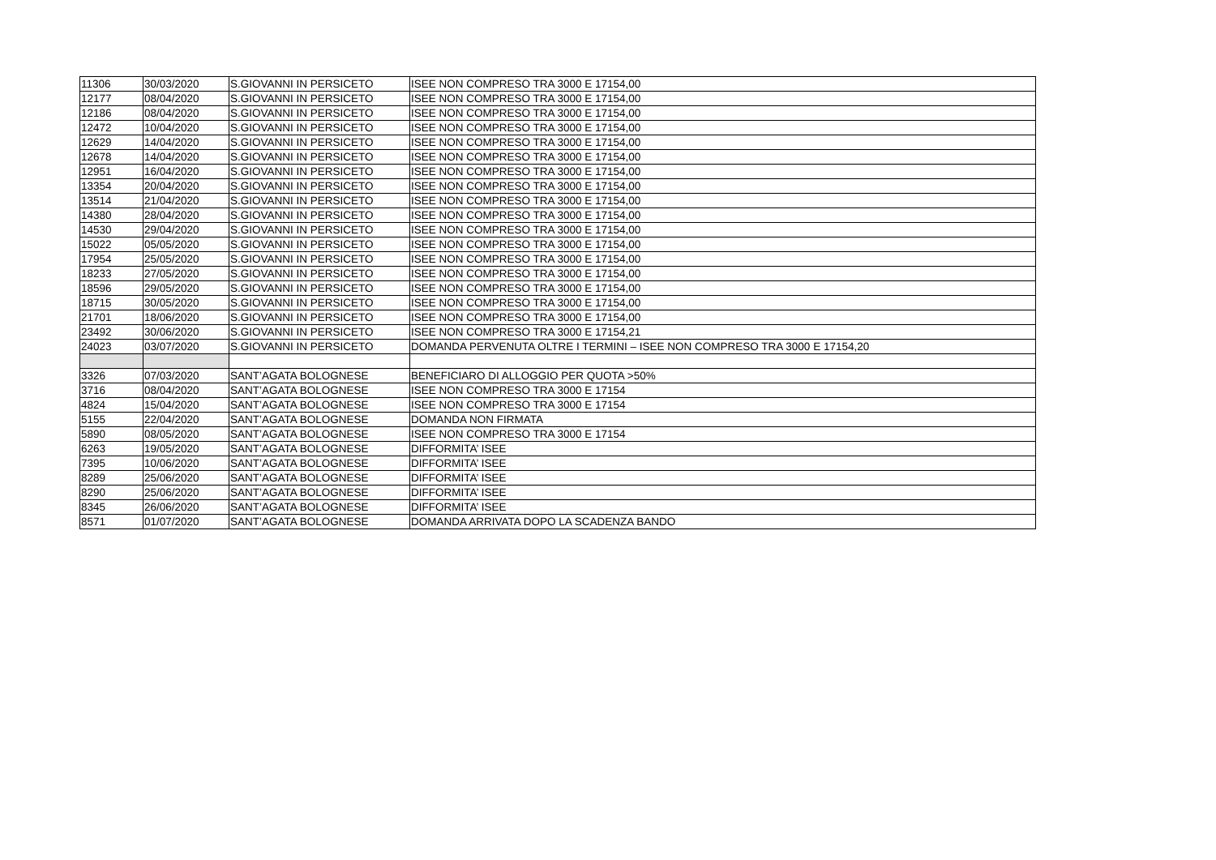| 11306 | 30/03/2020 | S.GIOVANNI IN PERSICETO | ISEE NON COMPRESO TRA 3000 E 17154,00 |
| 12177 | 08/04/2020 | S.GIOVANNI IN PERSICETO | ISEE NON COMPRESO TRA 3000 E 17154,00 |
| 12186 | 08/04/2020 | S.GIOVANNI IN PERSICETO | ISEE NON COMPRESO TRA 3000 E 17154,00 |
| 12472 | 10/04/2020 | S.GIOVANNI IN PERSICETO | ISEE NON COMPRESO TRA 3000 E 17154,00 |
| 12629 | 14/04/2020 | S.GIOVANNI IN PERSICETO | ISEE NON COMPRESO TRA 3000 E 17154,00 |
| 12678 | 14/04/2020 | S.GIOVANNI IN PERSICETO | ISEE NON COMPRESO TRA 3000 E 17154,00 |
| 12951 | 16/04/2020 | S.GIOVANNI IN PERSICETO | ISEE NON COMPRESO TRA 3000 E 17154,00 |
| 13354 | 20/04/2020 | S.GIOVANNI IN PERSICETO | ISEE NON COMPRESO TRA 3000 E 17154,00 |
| 13514 | 21/04/2020 | S.GIOVANNI IN PERSICETO | ISEE NON COMPRESO TRA 3000 E 17154,00 |
| 14380 | 28/04/2020 | S.GIOVANNI IN PERSICETO | ISEE NON COMPRESO TRA 3000 E 17154,00 |
| 14530 | 29/04/2020 | S.GIOVANNI IN PERSICETO | ISEE NON COMPRESO TRA 3000 E 17154,00 |
| 15022 | 05/05/2020 | S.GIOVANNI IN PERSICETO | ISEE NON COMPRESO TRA 3000 E 17154,00 |
| 17954 | 25/05/2020 | S.GIOVANNI IN PERSICETO | ISEE NON COMPRESO TRA 3000 E 17154,00 |
| 18233 | 27/05/2020 | S.GIOVANNI IN PERSICETO | ISEE NON COMPRESO TRA 3000 E 17154,00 |
| 18596 | 29/05/2020 | S.GIOVANNI IN PERSICETO | ISEE NON COMPRESO TRA 3000 E 17154,00 |
| 18715 | 30/05/2020 | S.GIOVANNI IN PERSICETO | ISEE NON COMPRESO TRA 3000 E 17154,00 |
| 21701 | 18/06/2020 | S.GIOVANNI IN PERSICETO | ISEE NON COMPRESO TRA 3000 E 17154,00 |
| 23492 | 30/06/2020 | S.GIOVANNI IN PERSICETO | ISEE NON COMPRESO TRA 3000 E 17154,21 |
| 24023 | 03/07/2020 | S.GIOVANNI IN PERSICETO | DOMANDA PERVENUTA OLTRE I TERMINI – ISEE NON COMPRESO TRA 3000 E 17154,20 |
| 3326 | 07/03/2020 | SANT’AGATA BOLOGNESE | BENEFICIARO DI ALLOGGIO PER QUOTA >50% |
| 3716 | 08/04/2020 | SANT’AGATA BOLOGNESE | ISEE NON COMPRESO TRA 3000 E 17154 |
| 4824 | 15/04/2020 | SANT’AGATA BOLOGNESE | ISEE NON COMPRESO TRA 3000 E 17154 |
| 5155 | 22/04/2020 | SANT’AGATA BOLOGNESE | DOMANDA NON FIRMATA |
| 5890 | 08/05/2020 | SANT’AGATA BOLOGNESE | ISEE NON COMPRESO TRA 3000 E 17154 |
| 6263 | 19/05/2020 | SANT’AGATA BOLOGNESE | DIFFORMITA’ ISEE |
| 7395 | 10/06/2020 | SANT’AGATA BOLOGNESE | DIFFORMITA’ ISEE |
| 8289 | 25/06/2020 | SANT’AGATA BOLOGNESE | DIFFORMITA’ ISEE |
| 8290 | 25/06/2020 | SANT’AGATA BOLOGNESE | DIFFORMITA’ ISEE |
| 8345 | 26/06/2020 | SANT’AGATA BOLOGNESE | DIFFORMITA’ ISEE |
| 8571 | 01/07/2020 | SANT’AGATA BOLOGNESE | DOMANDA ARRIVATA DOPO LA SCADENZA BANDO |